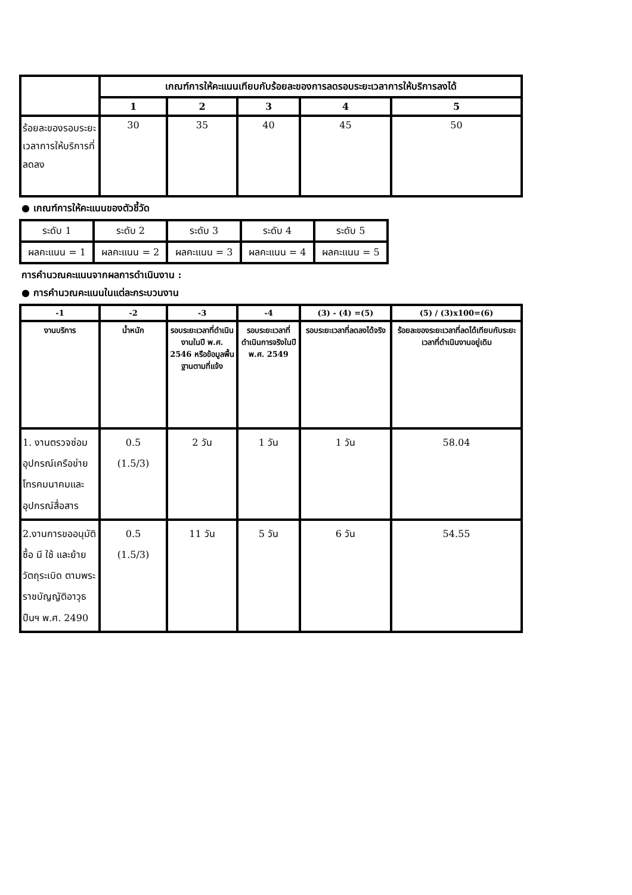| | เกณฑ์การให้คะแนนเทียบกับร้อยละของการลดรอบระยะเวลาการให้บริการลงได้ | | | | |
| | 1 | 2 | 3 | 4 | 5 |
| ร้อยละของรอบระยะเวลาการให้บริการที่ลดลง | 30 | 35 | 40 | 45 | 50 |
● เกณฑ์การให้คะแนนของตัวชี้วัด
| ระดับ 1 | ระดับ 2 | ระดับ 3 | ระดับ 4 | ระดับ 5 |
| ผลคะแนน = 1 | ผลคะแนน = 2 | ผลคะแนน = 3 | ผลคะแนน = 4 | ผลคะแนน = 5 |
การคำนวณคะแนนจากผลการดำเนินงาน :
● การคำนวณคะแนนในแต่ละกระบวนงาน
| -1 | -2 | -3 | -4 | (3) - (4) =(5) | (5) / (3)x100=(6) |
| งานบริการ | น้ำหนัก | รอบระยะเวลาที่ดำเนินงานในปี พ.ศ. 2546 หรือข้อมูลพื้นฐานตามที่แจ้ง | รอบระยะเวลาที่ดำเนินการจริงในปี พ.ศ. 2549 | รอบระยะเวลาที่ลดลงได้จริง | ร้อยละของระยะเวลาที่ลดได้เทียบกับระยะเวลาที่ดำเนินงานอยู่เดิม |
| 1. งานตรวจซ่อมอุปกรณ์เครือข่ายโทรคมนาคมและอุปกรณ์สื่อสาร | 0.5 (1.5/3) | 2 วัน | 1 วัน | 1 วัน | 58.04 |
| 2.งานการขออนุมัติซื้อ มี ใช้ และย้ายวัตถุระเบิด ตามพระราชบัญญัติอาวุธปืนฯ พ.ศ. 2490 | 0.5 (1.5/3) | 11 วัน | 5 วัน | 6 วัน | 54.55 |